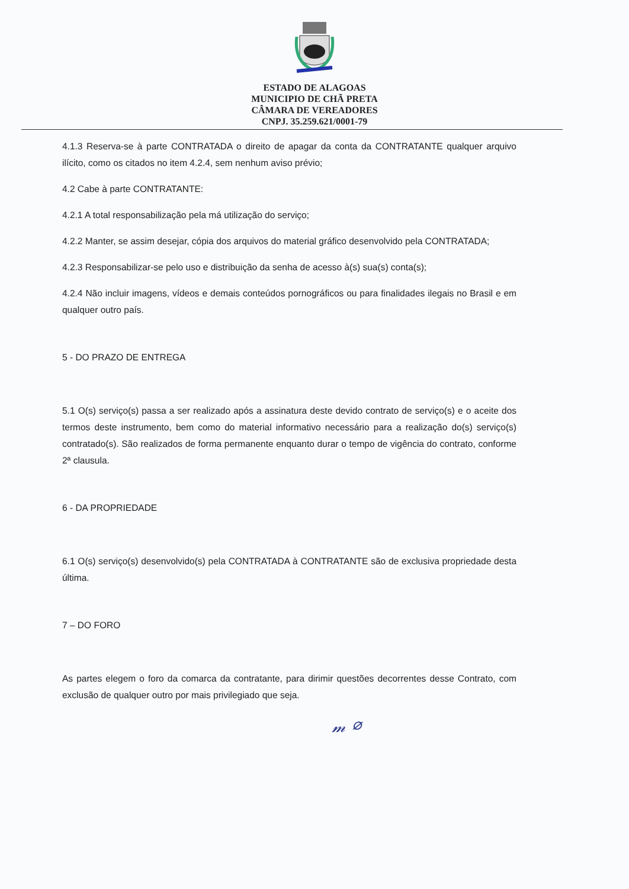ESTADO DE ALAGOAS
MUNICIPIO DE CHÃ PRETA
CÂMARA DE VEREADORES
CNPJ. 35.259.621/0001-79
4.1.3 Reserva-se à parte CONTRATADA o direito de apagar da conta da CONTRATANTE qualquer arquivo ilícito, como os citados no item 4.2.4, sem nenhum aviso prévio;
4.2 Cabe à parte CONTRATANTE:
4.2.1 A total responsabilização pela má utilização do serviço;
4.2.2 Manter, se assim desejar, cópia dos arquivos do material gráfico desenvolvido pela CONTRATADA;
4.2.3 Responsabilizar-se pelo uso e distribuição da senha de acesso à(s) sua(s) conta(s);
4.2.4 Não incluir imagens, vídeos e demais conteúdos pornográficos ou para finalidades ilegais no Brasil e em qualquer outro país.
5 - DO PRAZO DE ENTREGA
5.1 O(s) serviço(s) passa a ser realizado após a assinatura deste devido contrato de serviço(s) e o aceite dos termos deste instrumento, bem como do material informativo necessário para a realização do(s) serviço(s) contratado(s). São realizados de forma permanente enquanto durar o tempo de vigência do contrato, conforme 2ª clausula.
6 - DA PROPRIEDADE
6.1 O(s) serviço(s) desenvolvido(s) pela CONTRATADA à CONTRATANTE são de exclusiva propriedade desta última.
7 – DO FORO
As partes elegem o foro da comarca da contratante, para dirimir questões decorrentes desse Contrato, com exclusão de qualquer outro por mais privilegiado que seja.
𝓂 ⌀